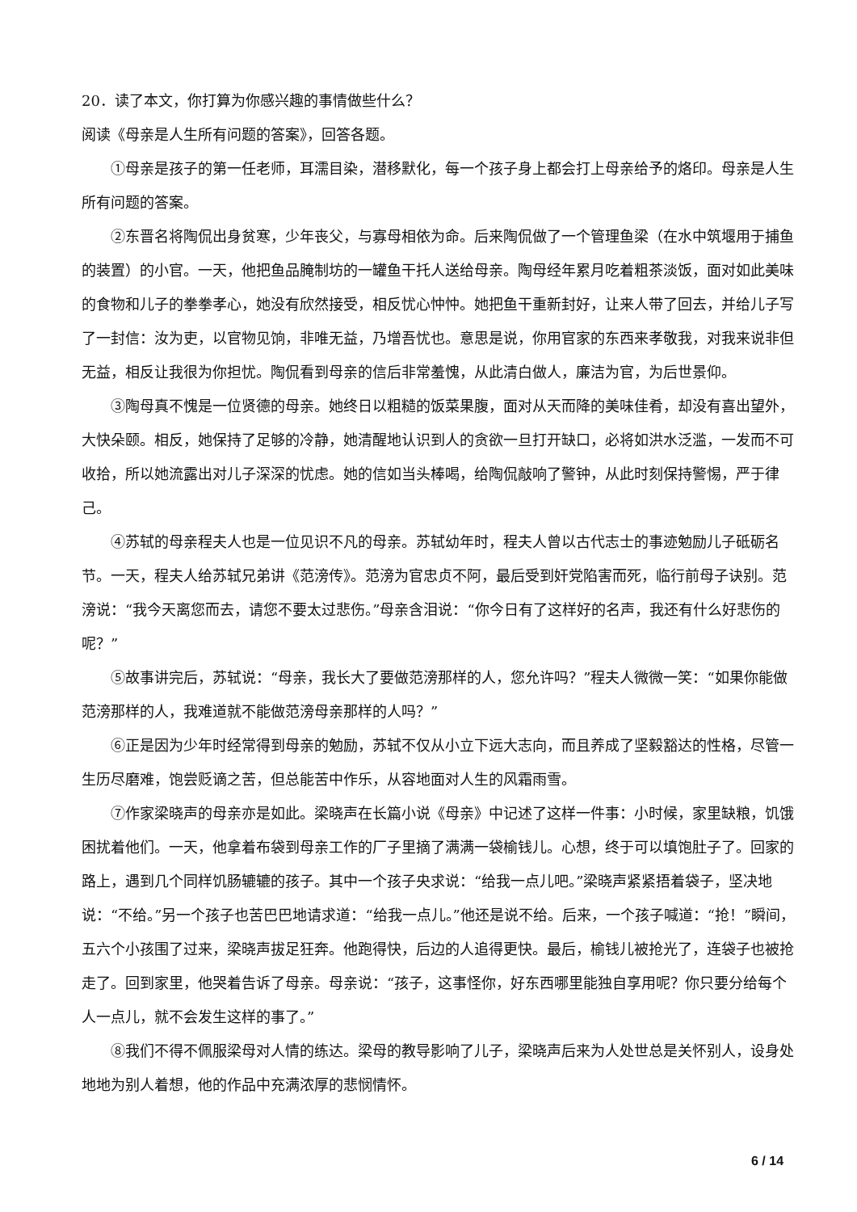20．读了本文，你打算为你感兴趣的事情做些什么？
阅读《母亲是人生所有问题的答案》，回答各题。
①母亲是孩子的第一任老师，耳濡目染，潜移默化，每一个孩子身上都会打上母亲给予的烙印。母亲是人生所有问题的答案。
②东晋名将陶侃出身贫寒，少年丧父，与寡母相依为命。后来陶侃做了一个管理鱼梁（在水中筑堰用于捕鱼的装置）的小官。一天，他把鱼品腌制坊的一罐鱼干托人送给母亲。陶母经年累月吃着粗茶淡饭，面对如此美味的食物和儿子的拳拳孝心，她没有欣然接受，相反忧心忡忡。她把鱼干重新封好，让来人带了回去，并给儿子写了一封信：汝为吏，以官物见饷，非唯无益，乃增吾忧也。意思是说，你用官家的东西来孝敬我，对我来说非但无益，相反让我很为你担忧。陶侃看到母亲的信后非常羞愧，从此清白做人，廉洁为官，为后世景仰。
③陶母真不愧是一位贤德的母亲。她终日以粗糙的饭菜果腹，面对从天而降的美味佳肴，却没有喜出望外，大快朵颐。相反，她保持了足够的冷静，她清醒地认识到人的贪欲一旦打开缺口，必将如洪水泛滥，一发而不可收拾，所以她流露出对儿子深深的忧虑。她的信如当头棒喝，给陶侃敲响了警钟，从此时刻保持警惕，严于律己。
④苏轼的母亲程夫人也是一位见识不凡的母亲。苏轼幼年时，程夫人曾以古代志士的事迹勉励儿子砥砺名节。一天，程夫人给苏轼兄弟讲《范滂传》。范滂为官忠贞不阿，最后受到奸党陷害而死，临行前母子诀别。范滂说：“我今天离您而去，请您不要太过悲伤。”母亲含泪说：“你今日有了这样好的名声，我还有什么好悲伤的呢？”
⑤故事讲完后，苏轼说：“母亲，我长大了要做范滂那样的人，您允许吗？”程夫人微微一笑：“如果你能做范滂那样的人，我难道就不能做范滂母亲那样的人吗？”
⑥正是因为少年时经常得到母亲的勉励，苏轼不仅从小立下远大志向，而且养成了坚毅豁达的性格，尽管一生历尽磨难，饱尝贬谪之苦，但总能苦中作乐，从容地面对人生的风霜雨雪。
⑦作家梁晓声的母亲亦是如此。梁晓声在长篇小说《母亲》中记述了这样一件事：小时候，家里缺粮，饥饿困扰着他们。一天，他拿着布袋到母亲工作的厂子里摘了满满一袋榆钱儿。心想，终于可以填饱肚子了。回家的路上，遇到几个同样饥肠辘辘的孩子。其中一个孩子央求说：“给我一点儿吧。”梁晓声紧紧捂着袋子，坚决地说：“不给。”另一个孩子也苦巴巴地请求道：“给我一点儿。”他还是说不给。后来，一个孩子喊道：“抢！”瞬间，五六个小孩围了过来，梁晓声拔足狂奔。他跑得快，后边的人追得更快。最后，榆钱儿被抢光了，连袋子也被抢走了。回到家里，他哭着告诉了母亲。母亲说：“孩子，这事怪你，好东西哪里能独自享用呢？你只要分给每个人一点儿，就不会发生这样的事了。”
⑧我们不得不佩服梁母对人情的练达。梁母的教导影响了儿子，梁晓声后来为人处世总是关怀别人，设身处地地为别人着想，他的作品中充满浓厚的悲悯情怀。
6 / 14